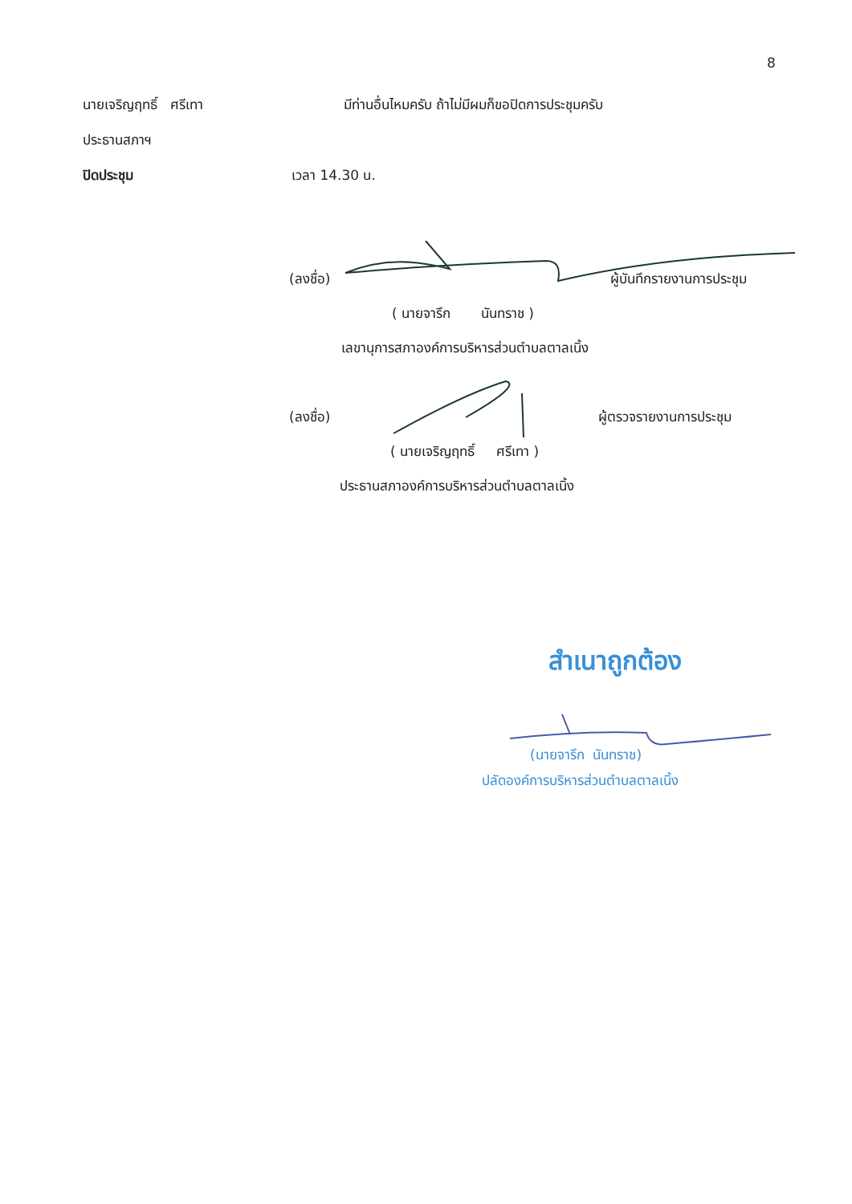8
นายเจริญฤทธิ์ ศรีเทา มีท่านอื่นไหมครับ ถ้าไม่มีผมก็ขอปิดการประชุมครับ
ประธานสภาฯ
ปิดประชุม เวลา 14.30 น.
(ลงชื่อ) ผู้บันทึกรายงานการประชุม
( นายจารึก นันทราช )
เลขานุการสภาองค์การบริหารส่วนตำบลตาลเนิ้ง
(ลงชื่อ) ผู้ตรวจรายงานการประชุม
( นายเจริญฤทธิ์ ศรีเทา )
ประธานสภาองค์การบริหารส่วนตำบลตาลเนิ้ง
สำเนาถูกต้อง
(นายจารึก นันทราช)
ปลัดองค์การบริหารส่วนตำบลตาลเนิ้ง